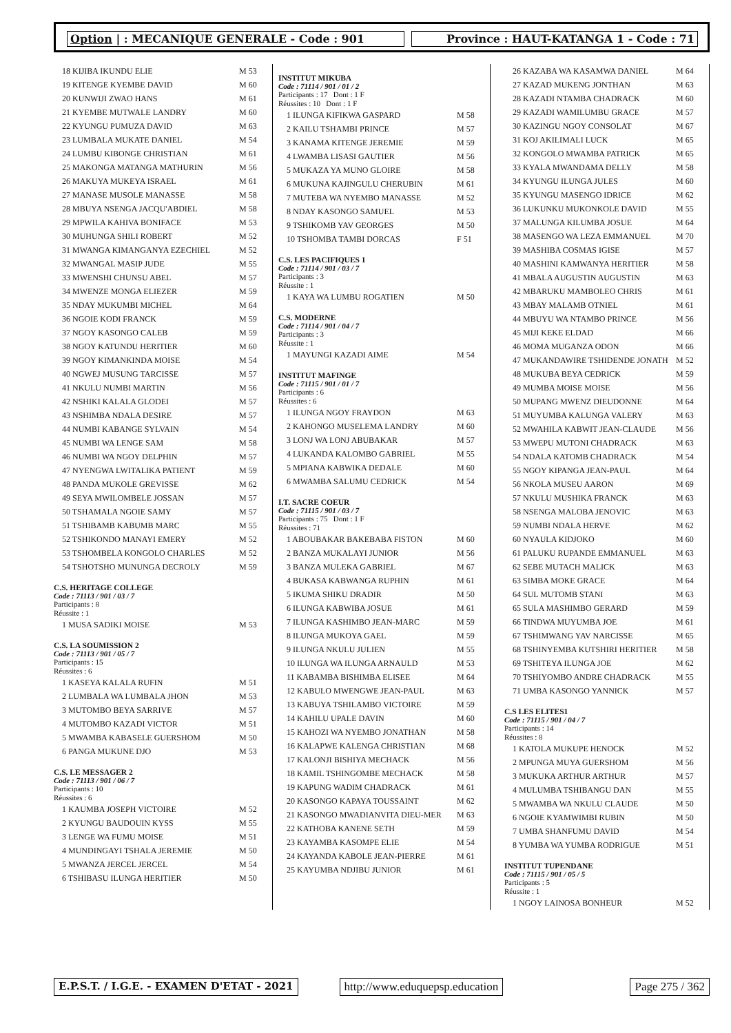Option | : MECANIQUE GENERALE - Code : 901
Province : HAUT-KATANGA 1 - Code : 71
| 18 KIJIBA IKUNDU ELIE | M 53 |
| 19 KITENGE KYEMBE DAVID | M 60 |
| 20 KUNWIJI ZWAO HANS | M 61 |
| 21 KYEMBE MUTWALE LANDRY | M 60 |
| 22 KYUNGU PUMUZA DAVID | M 63 |
| 23 LUMBALA MUKATE DANIEL | M 54 |
| 24 LUMBU KIBONGE CHRISTIAN | M 61 |
| 25 MAKONGA MATANGA MATHURIN | M 56 |
| 26 MAKUYA MUKEYA ISRAEL | M 61 |
| 27 MANASE MUSOLE MANASSE | M 58 |
| 28 MBUYA NSENGA JACQU'ABDIEL | M 58 |
| 29 MPWILA KAHIVA BONIFACE | M 53 |
| 30 MUHUNGA SHILI ROBERT | M 52 |
| 31 MWANGA KIMANGANYA EZECHIEL | M 52 |
| 32 MWANGAL MASIP JUDE | M 55 |
| 33 MWENSHI CHUNSU ABEL | M 57 |
| 34 MWENZE MONGA ELIEZER | M 59 |
| 35 NDAY MUKUMBI MICHEL | M 64 |
| 36 NGOIE KODI FRANCK | M 59 |
| 37 NGOY KASONGO CALEB | M 59 |
| 38 NGOY KATUNDU HERITIER | M 60 |
| 39 NGOY KIMANKINDA MOISE | M 54 |
| 40 NGWEJ MUSUNG TARCISSE | M 57 |
| 41 NKULU NUMBI MARTIN | M 56 |
| 42 NSHIKI KALALA GLODEI | M 57 |
| 43 NSHIMBA NDALA DESIRE | M 57 |
| 44 NUMBI KABANGE SYLVAIN | M 54 |
| 45 NUMBI WA LENGE SAM | M 58 |
| 46 NUMBI WA NGOY DELPHIN | M 57 |
| 47 NYENGWA LWITALIKA PATIENT | M 59 |
| 48 PANDA MUKOLE GREVISSE | M 62 |
| 49 SEYA MWILOMBELE JOSSAN | M 57 |
| 50 TSHAMALA NGOIE SAMY | M 57 |
| 51 TSHIBAMB KABUMB MARC | M 55 |
| 52 TSHIKONDO MANAYI EMERY | M 52 |
| 53 TSHOMBELA KONGOLO CHARLES | M 52 |
| 54 TSHOTSHO MUNUNGA DECROLY | M 59 |
C.S. HERITAGE COLLEGE
Code : 71113 / 901 / 03 / 7
Participants : 8
Réussite : 1
| 1 MUSA SADIKI MOISE | M 53 |
C.S. LA SOUMISSION 2
Code : 71113 / 901 / 05 / 7
Participants : 15
Réussites : 6
| 1 KASEYA KALALA RUFIN | M 51 |
| 2 LUMBALA WA LUMBALA JHON | M 53 |
| 3 MUTOMBO BEYA SARRIVE | M 57 |
| 4 MUTOMBO KAZADI VICTOR | M 51 |
| 5 MWAMBA KABASELE GUERSHOM | M 50 |
| 6 PANGA MUKUNE DJO | M 53 |
C.S. LE MESSAGER 2
Code : 71113 / 901 / 06 / 7
Participants : 10
Réussites : 6
| 1 KAUMBA JOSEPH VICTOIRE | M 52 |
| 2 KYUNGU BAUDOUIN KYSS | M 55 |
| 3 LENGE WA FUMU MOISE | M 51 |
| 4 MUNDINGAYI TSHALA JEREMIE | M 50 |
| 5 MWANZA JERCEL JERCEL | M 54 |
| 6 TSHIBASU ILUNGA HERITIER | M 50 |
INSTITUT MIKUBA
Code : 71114 / 901 / 01 / 2
Participants : 17 Dont : 1 F
Réussites : 10 Dont : 1 F
| 1 ILUNGA KIFIKWA GASPARD | M 58 |
| 2 KAILU TSHAMBI PRINCE | M 57 |
| 3 KANAMA KITENGE JEREMIE | M 59 |
| 4 LWAMBA LISASI GAUTIER | M 56 |
| 5 MUKAZA YA MUNO GLOIRE | M 58 |
| 6 MUKUNA KAJINGULU CHERUBIN | M 61 |
| 7 MUTEBA WA NYEMBO MANASSE | M 52 |
| 8 NDAY KASONGO SAMUEL | M 53 |
| 9 TSHIKOMB YAV GEORGES | M 50 |
| 10 TSHOMBA TAMBI DORCAS | F 51 |
C.S. LES PACIFIQUES 1
Code : 71114 / 901 / 03 / 7
Participants : 3
Réussite : 1
| 1 KAYA WA LUMBU ROGATIEN | M 50 |
C.S. MODERNE
Code : 71114 / 901 / 04 / 7
Participants : 3
Réussite : 1
| 1 MAYUNGI KAZADI AIME | M 54 |
INSTITUT MAFINGE
Code : 71115 / 901 / 01 / 7
Participants : 6
Réussites : 6
| 1 ILUNGA NGOY FRAYDON | M 63 |
| 2 KAHONGO MUSELEMA LANDRY | M 60 |
| 3 LONJ WA LONJ ABUBAKAR | M 57 |
| 4 LUKANDA KALOMBO GABRIEL | M 55 |
| 5 MPIANA KABWIKA DEDALE | M 60 |
| 6 MWAMBA SALUMU CEDRICK | M 54 |
I.T. SACRE COEUR
Code : 71115 / 901 / 03 / 7
Participants : 75 Dont : 1 F
Réussites : 71
| 1 ABOUBAKAR BAKEBABA FISTON | M 60 |
| 2 BANZA MUKALAYI JUNIOR | M 56 |
| 3 BANZA MULEKA GABRIEL | M 67 |
| 4 BUKASA KABWANGA RUPHIN | M 61 |
| 5 IKUMA SHIKU DRADIR | M 50 |
| 6 ILUNGA KABWIBA JOSUE | M 61 |
| 7 ILUNGA KASHIMBO JEAN-MARC | M 59 |
| 8 ILUNGA MUKOYA GAEL | M 59 |
| 9 ILUNGA NKULU JULIEN | M 55 |
| 10 ILUNGA WA ILUNGA ARNAULD | M 53 |
| 11 KABAMBA BISHIMBA ELISEE | M 64 |
| 12 KABULO MWENGWE JEAN-PAUL | M 63 |
| 13 KABUYA TSHILAMBO VICTOIRE | M 59 |
| 14 KAHILU UPALE DAVIN | M 60 |
| 15 KAHOZI WA NYEMBO JONATHAN | M 58 |
| 16 KALAPWE KALENGA CHRISTIAN | M 68 |
| 17 KALONJI BISHIYA MECHACK | M 56 |
| 18 KAMIL TSHINGOMBE MECHACK | M 58 |
| 19 KAPUNG WADIM CHADRACK | M 61 |
| 20 KASONGO KAPAYA TOUSSAINT | M 62 |
| 21 KASONGO MWADIANVITA DIEU-MER | M 63 |
| 22 KATHOBA KANENE SETH | M 59 |
| 23 KAYAMBA KASOMPE ELIE | M 54 |
| 24 KAYANDA KABOLE JEAN-PIERRE | M 61 |
| 25 KAYUMBA NDJIBU JUNIOR | M 61 |
| 26 KAZABA WA KASAMWA DANIEL | M 64 |
| 27 KAZAD MUKENG JONTHAN | M 63 |
| 28 KAZADI NTAMBA CHADRACK | M 60 |
| 29 KAZADI WAMILUMBU GRACE | M 57 |
| 30 KAZINGU NGOY CONSOLAT | M 67 |
| 31 KOJ AKILIMALI LUCK | M 65 |
| 32 KONGOLO MWAMBA PATRICK | M 65 |
| 33 KYALA MWANDAMA DELLY | M 58 |
| 34 KYUNGU ILUNGA JULES | M 60 |
| 35 KYUNGU MASENGO IDRICE | M 62 |
| 36 LUKUNKU MUKONKOLE DAVID | M 55 |
| 37 MALUNGA KILUMBA JOSUE | M 64 |
| 38 MASENGO WA LEZA EMMANUEL | M 70 |
| 39 MASHIBA COSMAS IGISE | M 57 |
| 40 MASHINI KAMWANYA HERITIER | M 58 |
| 41 MBALA AUGUSTIN AUGUSTIN | M 63 |
| 42 MBARUKU MAMBOLEO CHRIS | M 61 |
| 43 MBAY MALAMB OTNIEL | M 61 |
| 44 MBUYU WA NTAMBO PRINCE | M 56 |
| 45 MIJI KEKE ELDAD | M 66 |
| 46 MOMA MUGANZA ODON | M 66 |
| 47 MUKANDAWIRE TSHIDENDE JONATH | M 52 |
| 48 MUKUBA BEYA CEDRICK | M 59 |
| 49 MUMBA MOISE MOISE | M 56 |
| 50 MUPANG MWENZ DIEUDONNE | M 64 |
| 51 MUYUMBA KALUNGA VALERY | M 63 |
| 52 MWAHILA KABWIT JEAN-CLAUDE | M 56 |
| 53 MWEPU MUTONI CHADRACK | M 63 |
| 54 NDALA KATOMB CHADRACK | M 54 |
| 55 NGOY KIPANGA JEAN-PAUL | M 64 |
| 56 NKOLA MUSEU AARON | M 69 |
| 57 NKULU MUSHIKA FRANCK | M 63 |
| 58 NSENGA MALOBA JENOVIC | M 63 |
| 59 NUMBI NDALA HERVE | M 62 |
| 60 NYAULA KIDJOKO | M 60 |
| 61 PALUKU RUPANDE EMMANUEL | M 63 |
| 62 SEBE MUTACH MALICK | M 63 |
| 63 SIMBA MOKE GRACE | M 64 |
| 64 SUL MUTOMB STANI | M 63 |
| 65 SULA MASHIMBO GERARD | M 59 |
| 66 TINDWA MUYUMBA JOE | M 61 |
| 67 TSHIMWANG YAV NARCISSE | M 65 |
| 68 TSHINYEMBA KUTSHIRI HERITIER | M 58 |
| 69 TSHITEYA ILUNGA JOE | M 62 |
| 70 TSHIYOMBO ANDRE CHADRACK | M 55 |
| 71 UMBA KASONGO YANNICK | M 57 |
C.S LES ELITES1
Code : 71115 / 901 / 04 / 7
Participants : 14
Réussites : 8
| 1 KATOLA MUKUPE HENOCK | M 52 |
| 2 MPUNGA MUYA GUERSHOM | M 56 |
| 3 MUKUKA ARTHUR ARTHUR | M 57 |
| 4 MULUMBA TSHIBANGU DAN | M 55 |
| 5 MWAMBA WA NKULU CLAUDE | M 50 |
| 6 NGOIE KYAMWIMBI RUBIN | M 50 |
| 7 UMBA SHANFUMU DAVID | M 54 |
| 8 YUMBA WA YUMBA RODRIGUE | M 51 |
INSTITUT TUPENDANE
Code : 71115 / 901 / 05 / 5
Participants : 5
Réussite : 1
| 1 NGOY LAINOSA BONHEUR | M 52 |
E.P.S.T. / I.G.E. - EXAMEN D'ETAT - 2021
http://www.eduquepsp.education Page 275 / 362